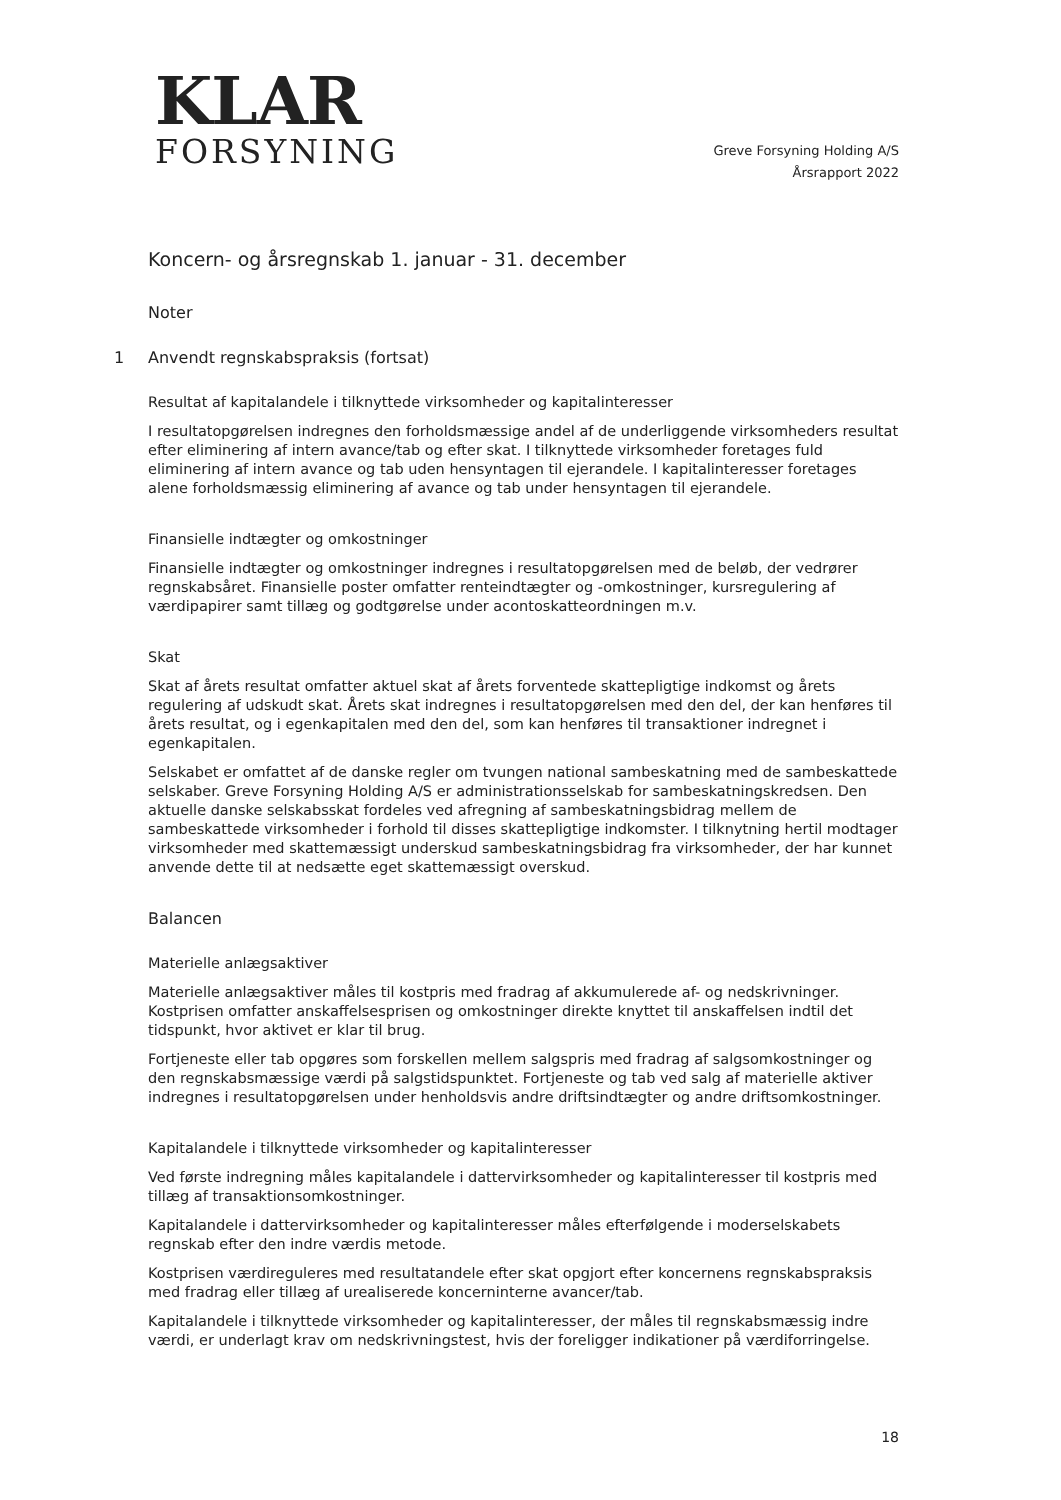KLAR
FORSYNING
Greve Forsyning Holding A/S
Årsrapport 2022
Koncern- og årsregnskab 1. januar - 31. december
Noter
1 Anvendt regnskabspraksis (fortsat)
Resultat af kapitalandele i tilknyttede virksomheder og kapitalinteresser
I resultatopgørelsen indregnes den forholdsmæssige andel af de underliggende virksomheders resultat efter eliminering af intern avance/tab og efter skat. I tilknyttede virksomheder foretages fuld eliminering af intern avance og tab uden hensyntagen til ejerandele. I kapitalinteresser foretages alene forholdsmæssig eliminering af avance og tab under hensyntagen til ejerandele.
Finansielle indtægter og omkostninger
Finansielle indtægter og omkostninger indregnes i resultatopgørelsen med de beløb, der vedrører regnskabsåret. Finansielle poster omfatter renteindtægter og -omkostninger, kursregulering af værdipapirer samt tillæg og godtgørelse under acontoskatteordningen m.v.
Skat
Skat af årets resultat omfatter aktuel skat af årets forventede skattepligtige indkomst og årets regulering af udskudt skat. Årets skat indregnes i resultatopgørelsen med den del, der kan henføres til årets resultat, og i egenkapitalen med den del, som kan henføres til transaktioner indregnet i egenkapitalen.
Selskabet er omfattet af de danske regler om tvungen national sambeskatning med de sambeskattede selskaber. Greve Forsyning Holding A/S er administrationsselskab for sambeskatningskredsen. Den aktuelle danske selskabsskat fordeles ved afregning af sambeskatningsbidrag mellem de sambeskattede virksomheder i forhold til disses skattepligtige indkomster. I tilknytning hertil modtager virksomheder med skattemæssigt underskud sambeskatningsbidrag fra virksomheder, der har kunnet anvende dette til at nedsætte eget skattemæssigt overskud.
Balancen
Materielle anlægsaktiver
Materielle anlægsaktiver måles til kostpris med fradrag af akkumulerede af- og nedskrivninger. Kostprisen omfatter anskaffelsesprisen og omkostninger direkte knyttet til anskaffelsen indtil det tidspunkt, hvor aktivet er klar til brug.
Fortjeneste eller tab opgøres som forskellen mellem salgspris med fradrag af salgsomkostninger og den regnskabsmæssige værdi på salgstidspunktet. Fortjeneste og tab ved salg af materielle aktiver indregnes i resultatopgørelsen under henholdsvis andre driftsindtægter og andre driftsomkostninger.
Kapitalandele i tilknyttede virksomheder og kapitalinteresser
Ved første indregning måles kapitalandele i dattervirksomheder og kapitalinteresser til kostpris med tillæg af transaktionsomkostninger.
Kapitalandele i dattervirksomheder og kapitalinteresser måles efterfølgende i moderselskabets regnskab efter den indre værdis metode.
Kostprisen værdireguleres med resultatandele efter skat opgjort efter koncernens regnskabspraksis med fradrag eller tillæg af urealiserede koncerninterne avancer/tab.
Kapitalandele i tilknyttede virksomheder og kapitalinteresser, der måles til regnskabsmæssig indre værdi, er underlagt krav om nedskrivningstest, hvis der foreligger indikationer på værdiforringelse.
18